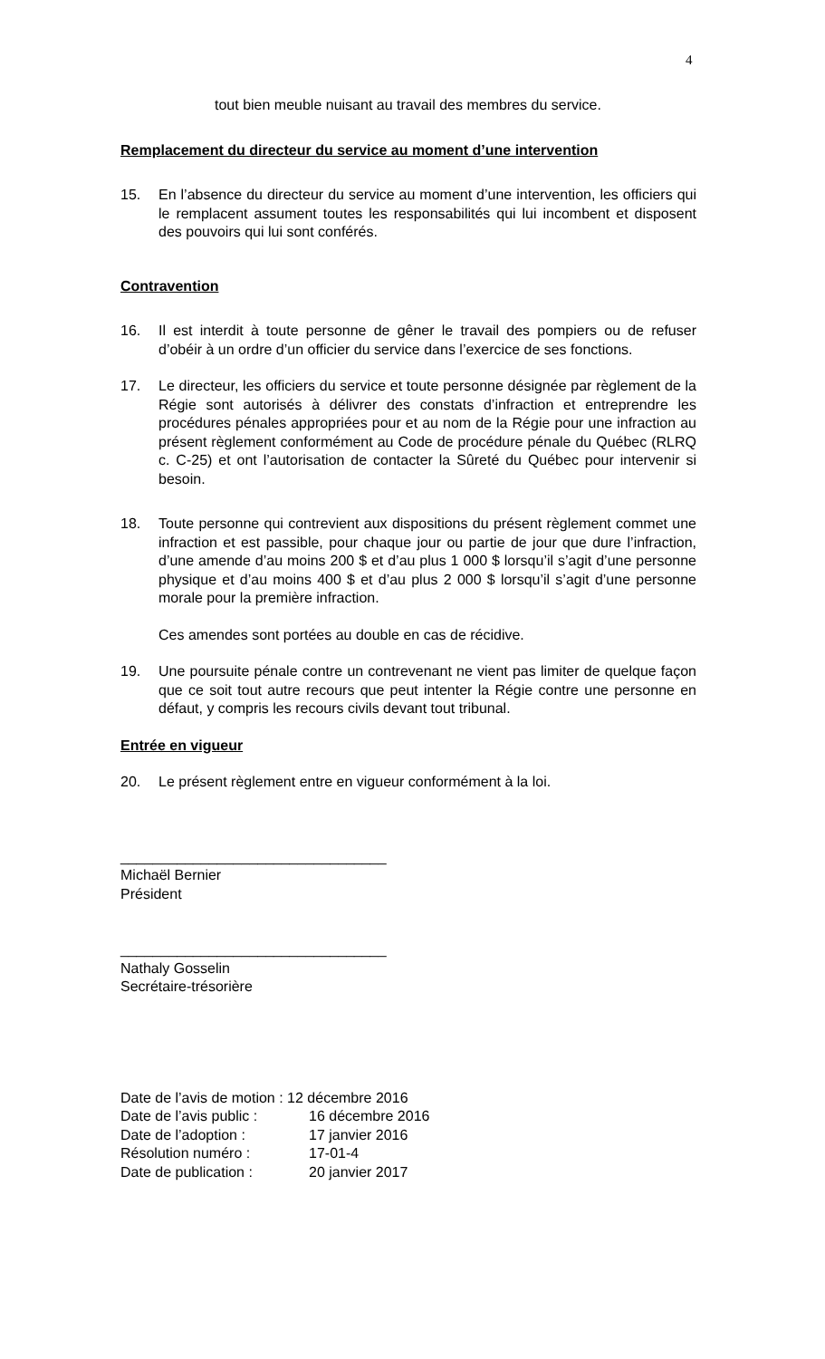4
tout bien meuble nuisant au travail des membres du service.
Remplacement du directeur du service au moment d’une intervention
15. En l’absence du directeur du service au moment d’une intervention, les officiers qui le remplacent assument toutes les responsabilités qui lui incombent et disposent des pouvoirs qui lui sont conférés.
Contravention
16. Il est interdit à toute personne de gêner le travail des pompiers ou de refuser d’obéir à un ordre d’un officier du service dans l’exercice de ses fonctions.
17. Le directeur, les officiers du service et toute personne désignée par règlement de la Régie sont autorisés à délivrer des constats d’infraction et entreprendre les procédures pénales appropriées pour et au nom de la Régie pour une infraction au présent règlement conformément au Code de procédure pénale du Québec (RLRQ c. C-25) et ont l’autorisation de contacter la Sûreté du Québec pour intervenir si besoin.
18. Toute personne qui contrevient aux dispositions du présent règlement commet une infraction et est passible, pour chaque jour ou partie de jour que dure l’infraction, d’une amende d’au moins 200 $ et d’au plus 1 000 $ lorsqu’il s’agit d’une personne physique et d’au moins 400 $ et d’au plus 2 000 $ lorsqu’il s’agit d’une personne morale pour la première infraction.
Ces amendes sont portées au double en cas de récidive.
19. Une poursuite pénale contre un contrevenant ne vient pas limiter de quelque façon que ce soit tout autre recours que peut intenter la Régie contre une personne en défaut, y compris les recours civils devant tout tribunal.
Entrée en vigueur
20. Le présent règlement entre en vigueur conformément à la loi.
_________________________________
Michaël Bernier
Président
_________________________________
Nathaly Gosselin
Secrétaire-trésorière
| Date de l’avis de motion : 12 décembre 2016 | |
| Date de l’avis public : | 16 décembre 2016 |
| Date de l’adoption : | 17 janvier 2016 |
| Résolution numéro : | 17-01-4 |
| Date de publication : | 20 janvier 2017 |